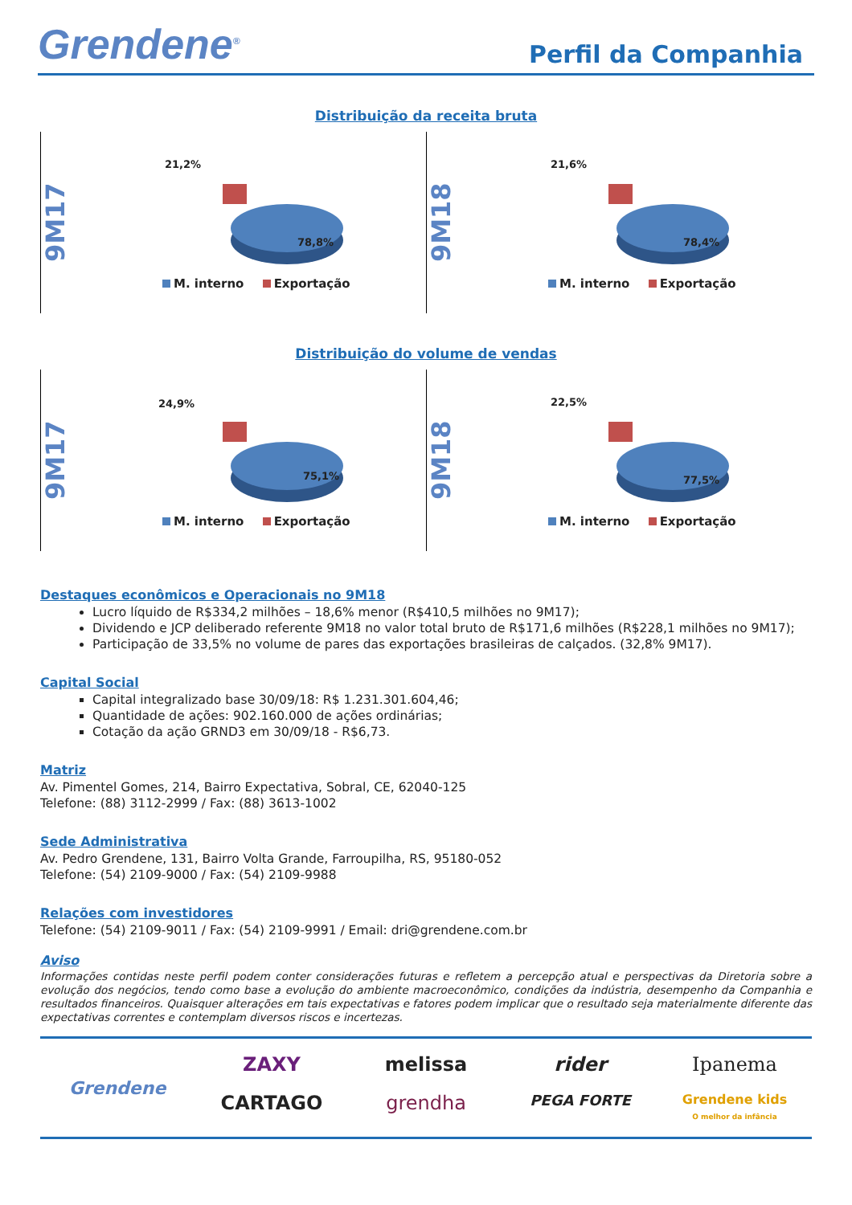Grendene<sup>®</sup>
Perfil da Companhia
Distribuição da receita bruta
9M17
21,2%
78,8%
M. interno Exportação
9M18
21,6%
78,4%
M. interno Exportação
Distribuição do volume de vendas
9M17
24,9%
75,1%
M. interno Exportação
9M18
22,5%
77,5%
M. interno Exportação
Destaques econômicos e Operacionais no 9M18
Lucro líquido de R$334,2 milhões – 18,6% menor (R$410,5 milhões no 9M17);
Dividendo e JCP deliberado referente 9M18 no valor total bruto de R$171,6 milhões (R$228,1 milhões no 9M17);
Participação de 33,5% no volume de pares das exportações brasileiras de calçados. (32,8% 9M17).
Capital Social
Capital integralizado base 30/09/18: R$ 1.231.301.604,46;
Quantidade de ações: 902.160.000 de ações ordinárias;
Cotação da ação GRND3 em 30/09/18 - R$6,73.
Matriz
Av. Pimentel Gomes, 214, Bairro Expectativa, Sobral, CE, 62040-125
Telefone: (88) 3112-2999 / Fax: (88) 3613-1002
Sede Administrativa
Av. Pedro Grendene, 131, Bairro Volta Grande, Farroupilha, RS, 95180-052
Telefone: (54) 2109-9000 / Fax: (54) 2109-9988
Relações com investidores
Telefone: (54) 2109-9011 / Fax: (54) 2109-9991 / Email: dri@grendene.com.br
Aviso
Informações contidas neste perfil podem conter considerações futuras e refletem a percepção atual e perspectivas da Diretoria sobre a evolução dos negócios, tendo como base a evolução do ambiente macroeconômico, condições da indústria, desempenho da Companhia e resultados financeiros. Quaisquer alterações em tais expectativas e fatores podem implicar que o resultado seja materialmente diferente das expectativas correntes e contemplam diversos riscos e incertezas.
Grendene
ZAXY melissa rider Ipanema CARTAGO grendha PEGA FORTE Grendene kids
O melhor da infância